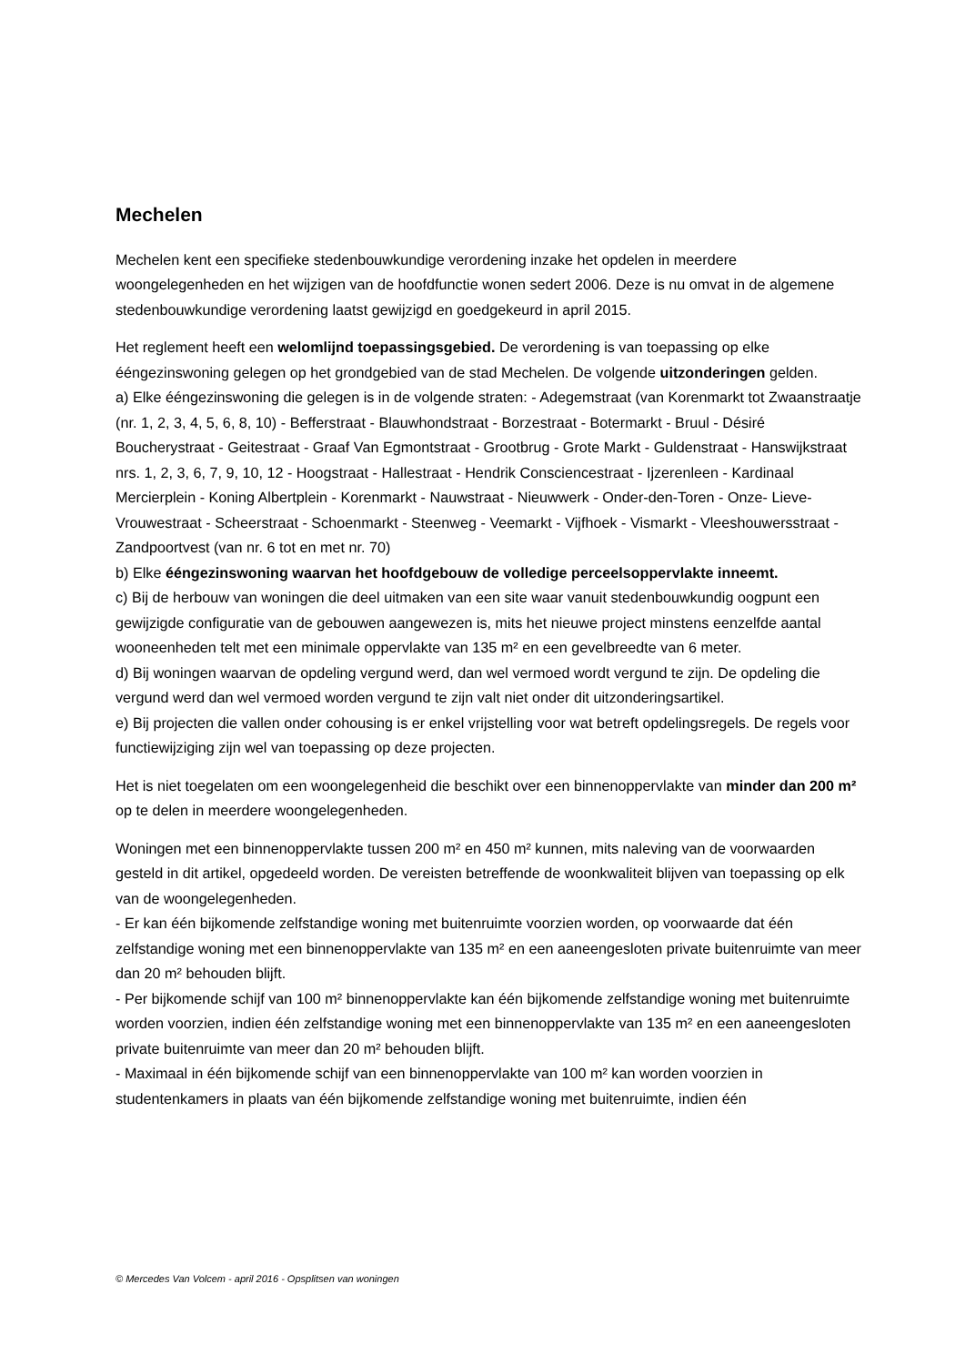Mechelen
Mechelen kent een specifieke stedenbouwkundige verordening inzake het opdelen in meerdere woongelegenheden en het wijzigen van de hoofdfunctie wonen sedert 2006. Deze is nu omvat in de algemene stedenbouwkundige verordening laatst gewijzigd en goedgekeurd in april 2015.
Het reglement heeft een welomlijnd toepassingsgebied. De verordening is van toepassing op elke ééngezinswoning gelegen op het grondgebied van de stad Mechelen. De volgende uitzonderingen gelden.
a) Elke ééngezinswoning die gelegen is in de volgende straten: - Adegemstraat (van Korenmarkt tot Zwaanstraatje (nr. 1, 2, 3, 4, 5, 6, 8, 10) - Befferstraat - Blauwhondstraat - Borzestraat - Botermarkt - Bruul - Désiré Boucherystraat - Geitestraat - Graaf Van Egmontstraat - Grootbrug - Grote Markt - Guldenstraat - Hanswijkstraat nrs. 1, 2, 3, 6, 7, 9, 10, 12 - Hoogstraat - Hallestraat - Hendrik Consciencestraat - Ijzerenleen - Kardinaal Mercierplein - Koning Albertplein - Korenmarkt - Nauwstraat - Nieuwwerk - Onder-den-Toren - Onze- Lieve- Vrouwestraat - Scheerstraat - Schoenmarkt - Steenweg - Veemarkt - Vijfhoek - Vismarkt - Vleeshouwersstraat - Zandpoortvest (van nr. 6 tot en met nr. 70)
b) Elke ééngezinswoning waarvan het hoofdgebouw de volledige perceelsoppervlakte inneemt.
c) Bij de herbouw van woningen die deel uitmaken van een site waar vanuit stedenbouwkundig oogpunt een gewijzigde configuratie van de gebouwen aangewezen is, mits het nieuwe project minstens eenzelfde aantal wooneenheden telt met een minimale oppervlakte van 135 m² en een gevelbreedte van 6 meter.
d) Bij woningen waarvan de opdeling vergund werd, dan wel vermoed wordt vergund te zijn. De opdeling die vergund werd dan wel vermoed worden vergund te zijn valt niet onder dit uitzonderingsartikel.
e) Bij projecten die vallen onder cohousing is er enkel vrijstelling voor wat betreft opdelingsregels. De regels voor functiewijziging zijn wel van toepassing op deze projecten.
Het is niet toegelaten om een woongelegenheid die beschikt over een binnenoppervlakte van minder dan 200 m² op te delen in meerdere woongelegenheden.
Woningen met een binnenoppervlakte tussen 200 m² en 450 m² kunnen, mits naleving van de voorwaarden gesteld in dit artikel, opgedeeld worden. De vereisten betreffende de woonkwaliteit blijven van toepassing op elk van de woongelegenheden.
- Er kan één bijkomende zelfstandige woning met buitenruimte voorzien worden, op voorwaarde dat één zelfstandige woning met een binnenoppervlakte van 135 m² en een aaneengesloten private buitenruimte van meer dan 20 m² behouden blijft.
- Per bijkomende schijf van 100 m² binnenoppervlakte kan één bijkomende zelfstandige woning met buitenruimte worden voorzien, indien één zelfstandige woning met een binnenoppervlakte van 135 m² en een aaneengesloten private buitenruimte van meer dan 20 m² behouden blijft.
- Maximaal in één bijkomende schijf van een binnenoppervlakte van 100 m² kan worden voorzien in studentenkamers in plaats van één bijkomende zelfstandige woning met buitenruimte, indien één
© Mercedes Van Volcem - april 2016 - Opsplitsen van woningen